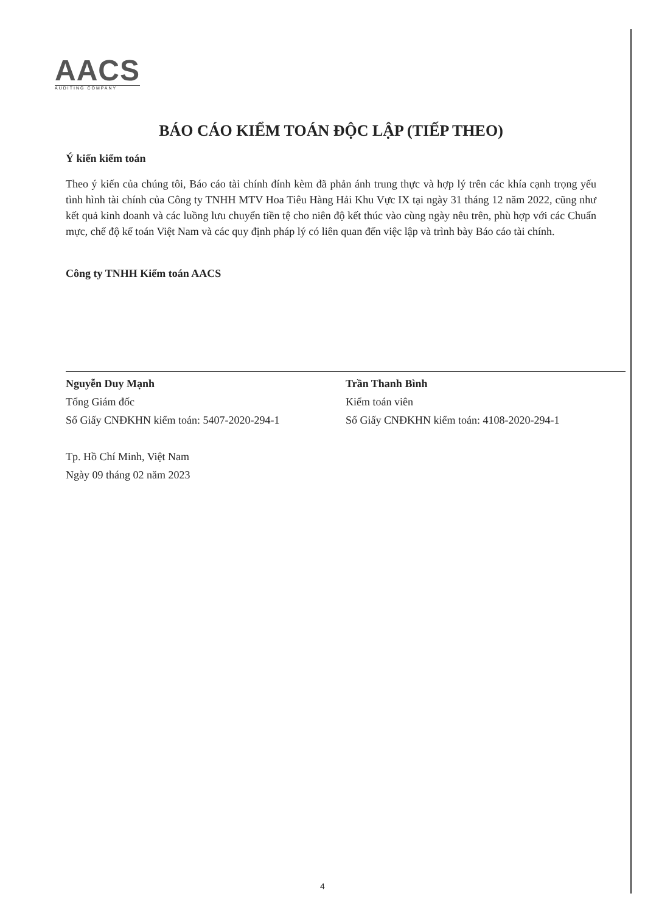AACS
AUDITING COMPANY
BÁO CÁO KIỂM TOÁN ĐỘC LẬP (TIẾP THEO)
Ý kiến kiểm toán
Theo ý kiến của chúng tôi, Báo cáo tài chính đính kèm đã phản ánh trung thực và hợp lý trên các khía cạnh trọng yếu tình hình tài chính của Công ty TNHH MTV Hoa Tiêu Hàng Hải Khu Vực IX tại ngày 31 tháng 12 năm 2022, cũng như kết quả kinh doanh và các luồng lưu chuyển tiền tệ cho niên độ kết thúc vào cùng ngày nêu trên, phù hợp với các Chuẩn mực, chế độ kế toán Việt Nam và các quy định pháp lý có liên quan đến việc lập và trình bày Báo cáo tài chính.
Công ty TNHH Kiểm toán AACS
Nguyễn Duy Mạnh
Tổng Giám đốc
Số Giấy CNĐKHN kiểm toán: 5407-2020-294-1
Trần Thanh Bình
Kiểm toán viên
Số Giấy CNĐKHN kiểm toán: 4108-2020-294-1
Tp. Hồ Chí Minh, Việt Nam
Ngày 09 tháng 02 năm 2023
4